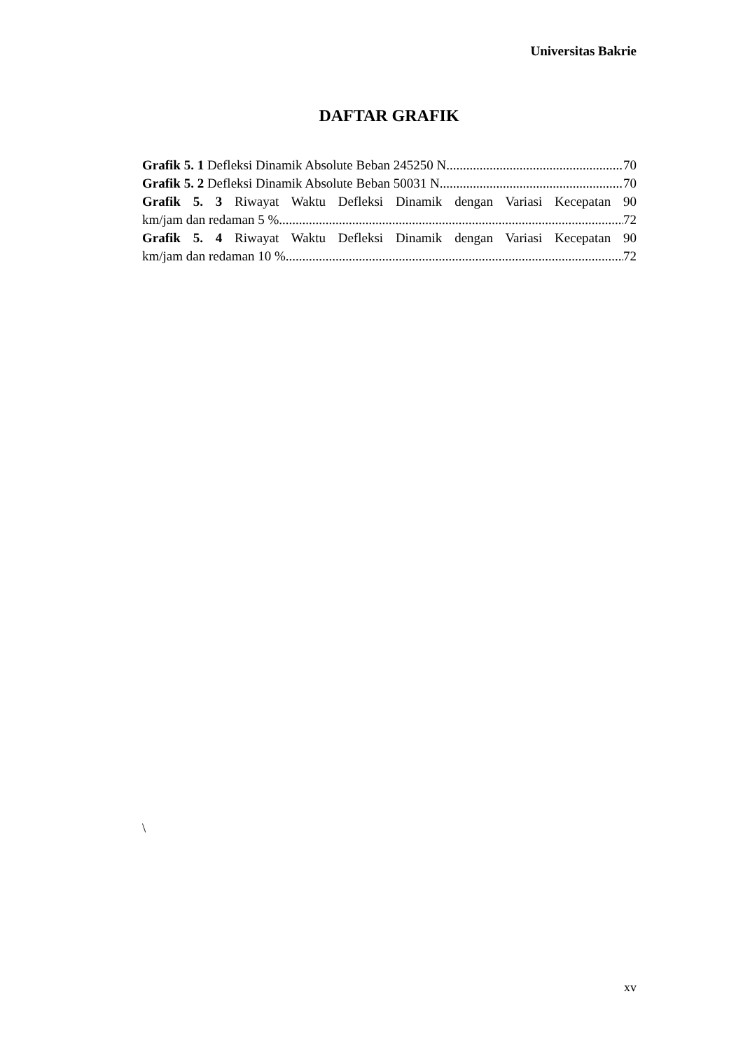Universitas Bakrie
DAFTAR GRAFIK
Grafik 5. 1 Defleksi Dinamik Absolute Beban 245250 N 70
Grafik 5. 2 Defleksi Dinamik Absolute Beban 50031 N 70
Grafik 5. 3 Riwayat Waktu Defleksi Dinamik dengan Variasi Kecepatan 90
km/jam dan redaman 5 % 72
Grafik 5. 4 Riwayat Waktu Defleksi Dinamik dengan Variasi Kecepatan 90
km/jam dan redaman 10 % 72
\
xv